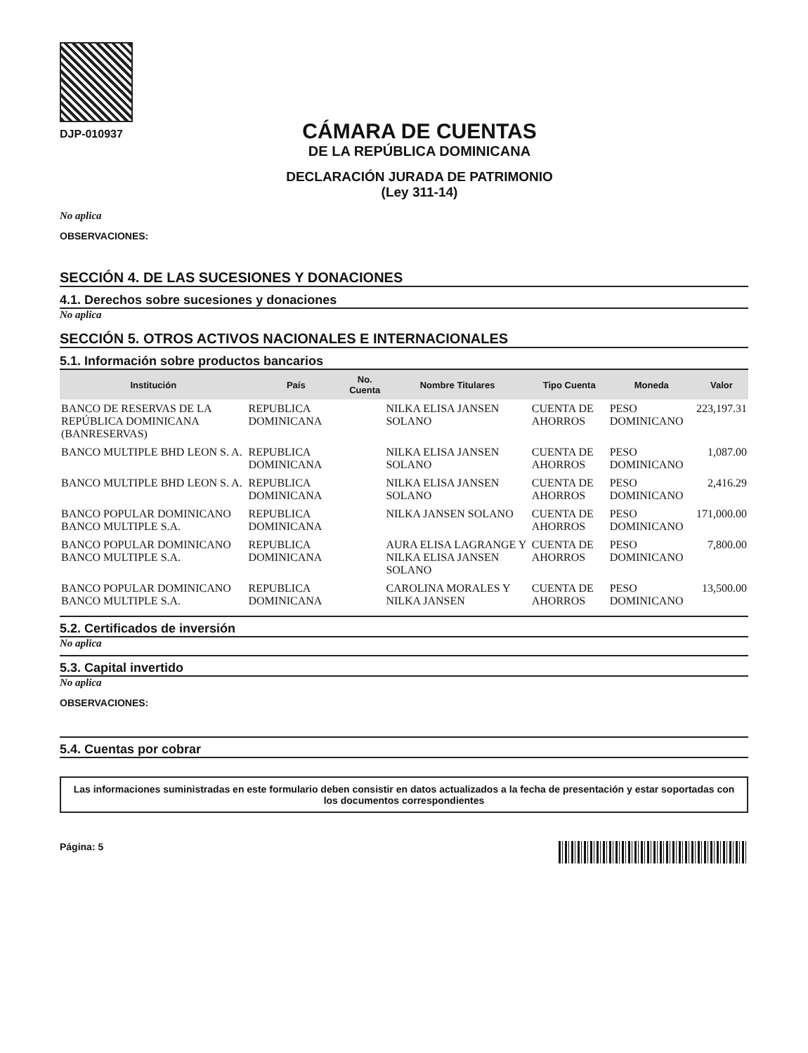DJP-010937
CÁMARA DE CUENTAS
DE LA REPÚBLICA DOMINICANA
DECLARACIÓN JURADA DE PATRIMONIO
(Ley 311-14)
No aplica
OBSERVACIONES:
SECCIÓN 4. DE LAS SUCESIONES Y DONACIONES
4.1. Derechos sobre sucesiones y donaciones
No aplica
SECCIÓN 5. OTROS ACTIVOS NACIONALES E INTERNACIONALES
5.1. Información sobre productos bancarios
| Institución | País | No. Cuenta | Nombre Titulares | Tipo Cuenta | Moneda | Valor |
| --- | --- | --- | --- | --- | --- | --- |
| BANCO DE RESERVAS DE LA REPÚBLICA DOMINICANA (BANRESERVAS) | REPUBLICA DOMINICANA | | NILKA ELISA JANSEN SOLANO | CUENTA DE AHORROS | PESO DOMINICANO | 223,197.31 |
| BANCO MULTIPLE BHD LEON S. A. | REPUBLICA DOMINICANA | | NILKA ELISA JANSEN SOLANO | CUENTA DE AHORROS | PESO DOMINICANO | 1,087.00 |
| BANCO MULTIPLE BHD LEON S. A. | REPUBLICA DOMINICANA | | NILKA ELISA JANSEN SOLANO | CUENTA DE AHORROS | PESO DOMINICANO | 2,416.29 |
| BANCO POPULAR DOMINICANO BANCO MULTIPLE S.A. | REPUBLICA DOMINICANA | | NILKA JANSEN SOLANO | CUENTA DE AHORROS | PESO DOMINICANO | 171,000.00 |
| BANCO POPULAR DOMINICANO BANCO MULTIPLE S.A. | REPUBLICA DOMINICANA | | AURA ELISA LAGRANGE Y NILKA ELISA JANSEN SOLANO | CUENTA DE AHORROS | PESO DOMINICANO | 7,800.00 |
| BANCO POPULAR DOMINICANO BANCO MULTIPLE S.A. | REPUBLICA DOMINICANA | | CAROLINA MORALES Y NILKA JANSEN | CUENTA DE AHORROS | PESO DOMINICANO | 13,500.00 |
5.2. Certificados de inversión
No aplica
5.3. Capital invertido
No aplica
OBSERVACIONES:
5.4. Cuentas por cobrar
Las informaciones suministradas en este formulario deben consistir en datos actualizados a la fecha de presentación y estar soportadas con los documentos correspondientes
Página: 5